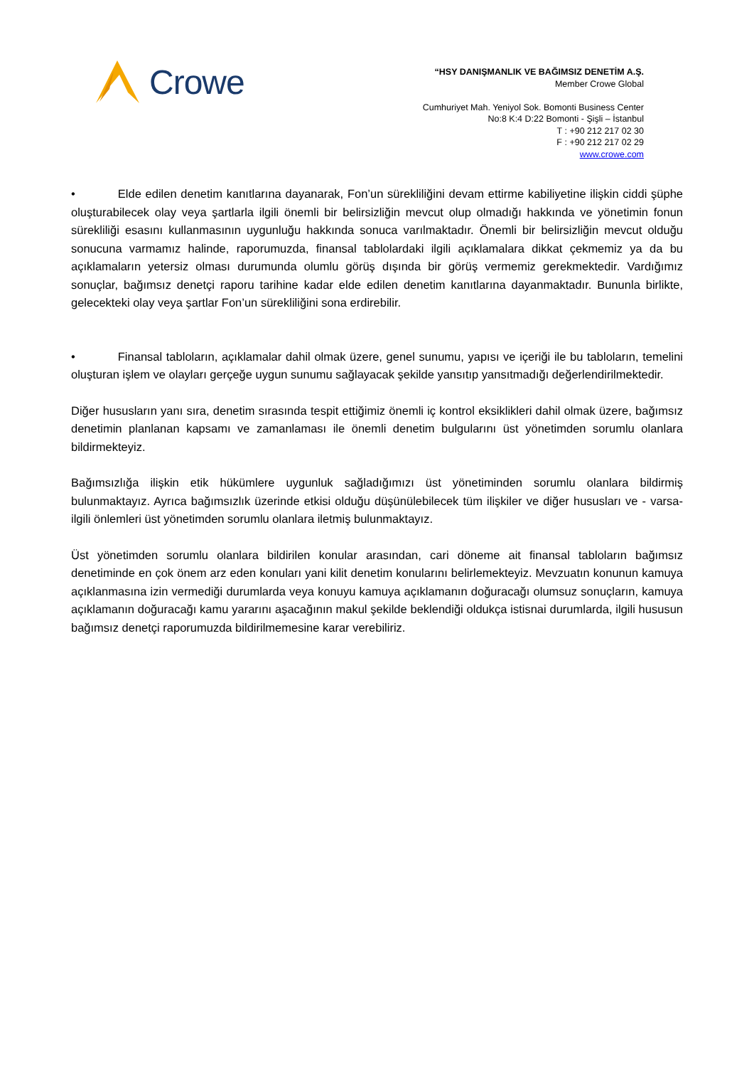Crowe
“HSY DANIŞMANLIK VE BAĞIMSIZ DENETİM A.Ş.
Member Crowe Global
Cumhuriyet Mah. Yeniyol Sok. Bomonti Business Center
No:8 K:4 D:22 Bomonti - Şişli – İstanbul
T : +90 212 217 02 30
F : +90 212 217 02 29
www.crowe.com
• Elde edilen denetim kanıtlarına dayanarak, Fon’un sürekliliğini devam ettirme kabiliyetine ilişkin ciddi şüphe oluşturabilecek olay veya şartlarla ilgili önemli bir belirsizliğin mevcut olup olmadığı hakkında ve yönetimin fonun sürekliliği esasını kullanmasının uygunluğu hakkında sonuca varılmaktadır. Önemli bir belirsizliğin mevcut olduğu sonucuna varmamız halinde, raporumuzda, finansal tablolardaki ilgili açıklamalara dikkat çekmemiz ya da bu açıklamaların yetersiz olması durumunda olumlu görüş dışında bir görüş vermemiz gerekmektedir. Vardığımız sonuçlar, bağımsız denetçi raporu tarihine kadar elde edilen denetim kanıtlarına dayanmaktadır. Bununla birlikte, gelecekteki olay veya şartlar Fon’un sürekliliğini sona erdirebilir.
• Finansal tabloların, açıklamalar dahil olmak üzere, genel sunumu, yapısı ve içeriği ile bu tabloların, temelini oluşturan işlem ve olayları gerçeğe uygun sunumu sağlayacak şekilde yansıtıp yansıtmadığı değerlendirilmektedir.
Diğer hususların yanı sıra, denetim sırasında tespit ettiğimiz önemli iç kontrol eksiklikleri dahil olmak üzere, bağımsız denetimin planlanan kapsamı ve zamanlaması ile önemli denetim bulgularını üst yönetimden sorumlu olanlara bildirmekteyiz.
Bağımsızlığa ilişkin etik hükümlere uygunluk sağladığımızı üst yönetiminden sorumlu olanlara bildirmiş bulunmaktayız. Ayrıca bağımsızlık üzerinde etkisi olduğu düşünülebilecek tüm ilişkiler ve diğer hususları ve - varsa- ilgili önlemleri üst yönetimden sorumlu olanlara iletmiş bulunmaktayız.
Üst yönetimden sorumlu olanlara bildirilen konular arasından, cari döneme ait finansal tabloların bağımsız denetiminde en çok önem arz eden konuları yani kilit denetim konularını belirlemekteyiz. Mevzuatın konunun kamuya açıklanmasına izin vermediği durumlarda veya konuyu kamuya açıklamanın doğuracağı olumsuz sonuçların, kamuya açıklamanın doğuracağı kamu yararını aşacağının makul şekilde beklendiği oldukça istisnai durumlarda, ilgili hususun bağımsız denetçi raporumuzda bildirilmemesine karar verebiliriz.